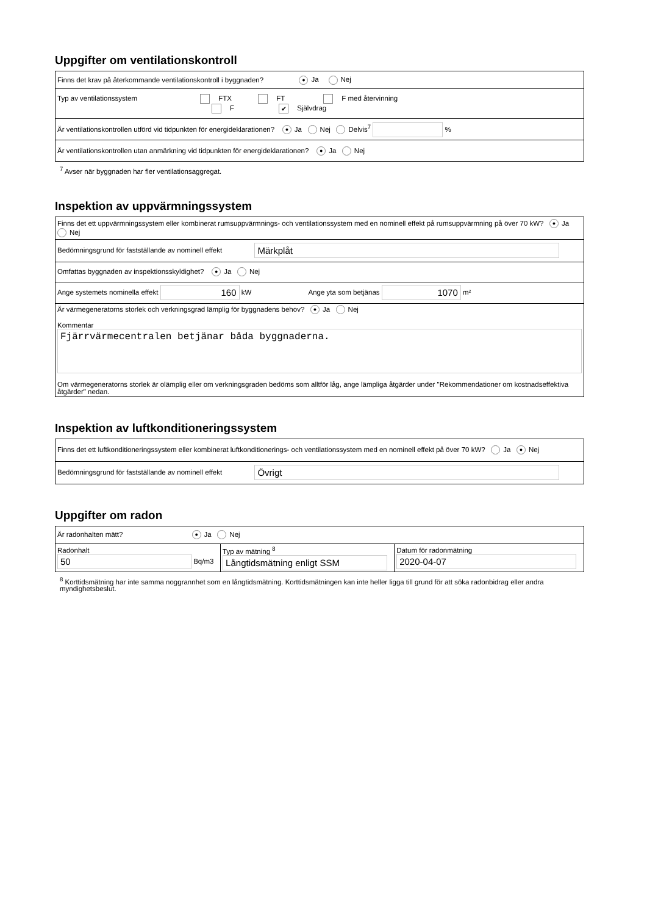Uppgifter om ventilationskontroll
| Finns det krav på återkommande ventilationskontroll i byggnaden? ● Ja Nej |
| Typ av ventilationssystem FTX FT F med återvinning F ✔ Självdrag |
| Är ventilationskontrollen utförd vid tidpunkten för energideklarationen? ● Ja Nej Delvis<sup>7</sup> % |
| Är ventilationskontrollen utan anmärkning vid tidpunkten för energideklarationen? ● Ja Nej |
<sup>7</sup> Avser när byggnaden har fler ventilationsaggregat.
Inspektion av uppvärmningssystem
| Finns det ett uppvärmningssystem eller kombinerat rumsuppvärmnings- och ventilationssystem med en nominell effekt på rumsuppvärmning på över 70 kW? ● Ja Nej |
| Bedömningsgrund för fastställande av nominell effekt Märkplåt |
| Omfattas byggnaden av inspektionsskyldighet? ● Ja Nej |
| Ange systemets nominella effekt 160 kW Ange yta som betjänas 1070 m² |
| Är värmegeneratorns storlek och verkningsgrad lämplig för byggnadens behov? ● Ja Nej Kommentar Fjärrvärmecentralen betjänar båda byggnaderna. Om värmegeneratorns storlek är olämplig eller om verkningsgraden bedöms som alltför låg, ange lämpliga åtgärder under "Rekommendationer om kostnadseffektiva åtgärder" nedan. |
Inspektion av luftkonditioneringssystem
| Finns det ett luftkonditioneringssystem eller kombinerat luftkonditionerings- och ventilationssystem med en nominell effekt på över 70 kW? Ja ● Nej |
| Bedömningsgrund för fastställande av nominell effekt Övrigt |
Uppgifter om radon
| Är radonhalten mätt? ● Ja Nej | | |
| Radonhalt 50 Bq/m3 | Typ av mätning <sup>8</sup> Långtidsmätning enligt SSM | Datum för radonmätning 2020-04-07 |
<sup>8</sup> Korttidsmätning har inte samma noggrannhet som en långtidsmätning. Korttidsmätningen kan inte heller ligga till grund för att söka radonbidrag eller andra myndighetsbeslut.